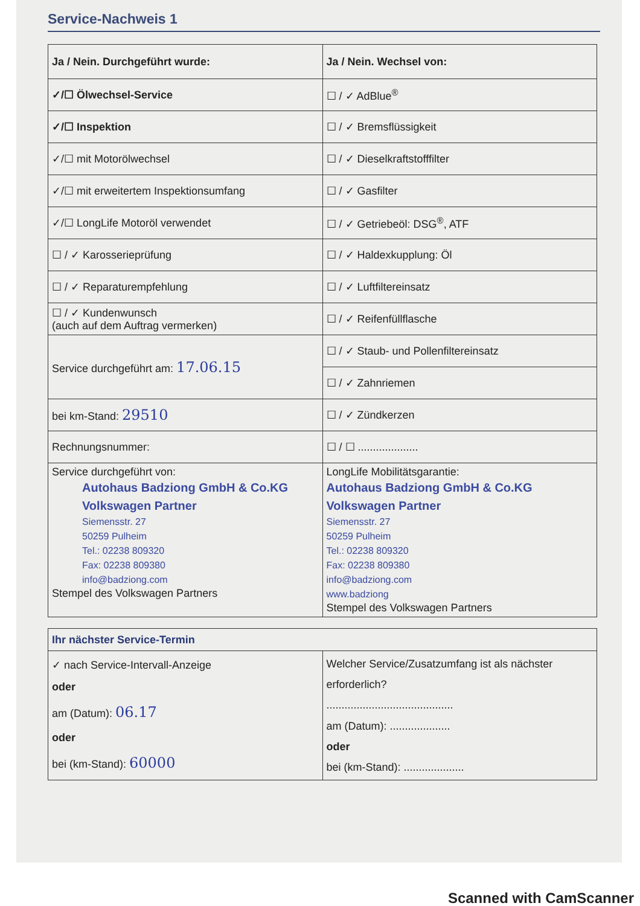Service-Nachweis 1
| Ja / Nein. Durchgeführt wurde: | Ja / Nein. Wechsel von: |
| --- | --- |
| ✓/☐ Ölwechsel-Service | ☐ / ✓ AdBlue<sup>®</sup> |
| ✓/☐ Inspektion | ☐ / ✓ Bremsflüssigkeit |
| ✓/☐ mit Motorölwechsel | ☐ / ✓ Dieselkraftstofffilter |
| ✓/☐ mit erweitertem Inspektionsumfang | ☐ / ✓ Gasfilter |
| ✓/☐ LongLife Motoröl verwendet | ☐ / ✓ Getriebeöl: DSG<sup>®</sup>, ATF |
| ☐ / ✓ Karosserieprüfung | ☐ / ✓ Haldexkupplung: Öl |
| ☐ / ✓ Reparaturempfehlung | ☐ / ✓ Luftfiltereinsatz |
| ☐ / ✓ Kundenwunsch (auch auf dem Auftrag vermerken) | ☐ / ✓ Reifenfüllflasche |
| Service durchgeführt am: 17.06.15 | ☐ / ✓ Staub- und Pollenfiltereinsatz |
| | ☐ / ✓ Zahnriemen |
| bei km-Stand: 29510 | ☐ / ✓ Zündkerzen |
| Rechnungsnummer: | ☐ / ☐ .................... |
| Service durchgeführt von: Autohaus Badziong GmbH & Co.KG Volkswagen Partner Siemensstr. 27 50259 Pulheim Tel.: 02238 809320 Fax: 02238 809380 info@badziong.com Stempel des Volkswagen Partners | LongLife Mobilitätsgarantie: Autohaus Badziong GmbH & Co.KG Volkswagen Partner Siemensstr. 27 50259 Pulheim Tel.: 02238 809320 Fax: 02238 809380 info@badziong.com www.badziong Stempel des Volkswagen Partners |
| Ihr nächster Service-Termin | |
| --- | --- |
| ✓ nach Service-Intervall-Anzeige oder am (Datum): 06.17 oder bei (km-Stand): 60000 | Welcher Service/Zusatzumfang ist als nächster erforderlich? .......................................... am (Datum): .................... oder bei (km-Stand): .................... |
Scanned with CamScanner